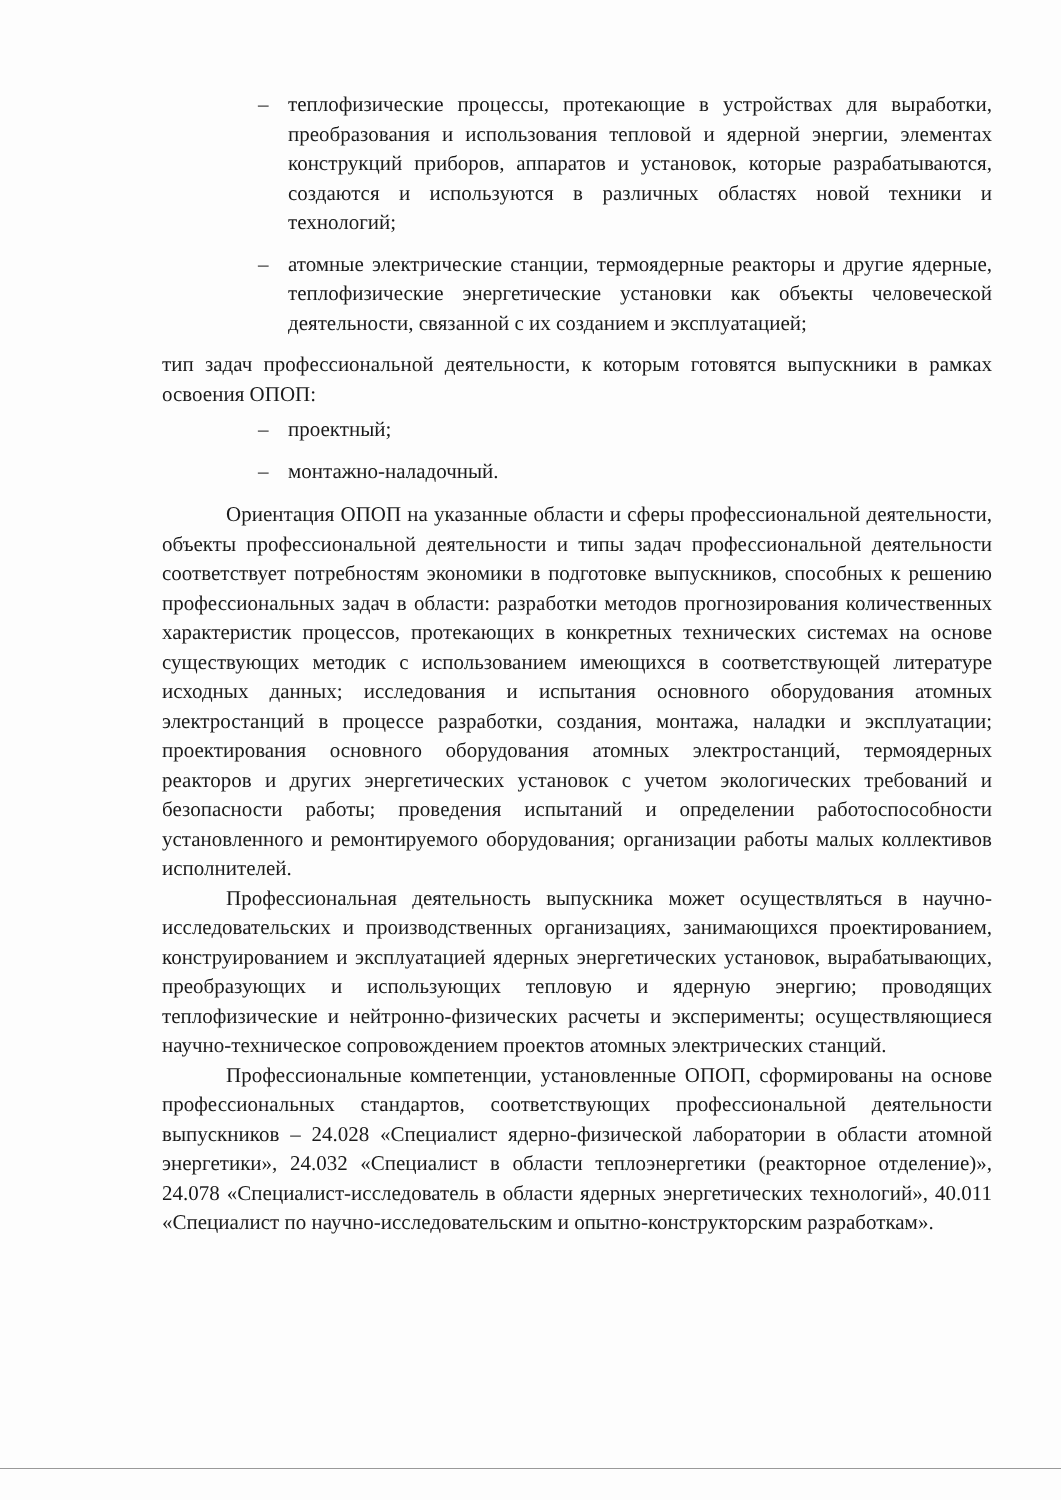– теплофизические процессы, протекающие в устройствах для выработки, преобразования и использования тепловой и ядерной энергии, элементах конструкций приборов, аппаратов и установок, которые разрабатываются, создаются и используются в различных областях новой техники и технологий;
– атомные электрические станции, термоядерные реакторы и другие ядерные, теплофизические энергетические установки как объекты человеческой деятельности, связанной с их созданием и эксплуатацией;
тип задач профессиональной деятельности, к которым готовятся выпускники в рамках освоения ОПОП:
– проектный;
– монтажно-наладочный.
Ориентация ОПОП на указанные области и сферы профессиональной деятельности, объекты профессиональной деятельности и типы задач профессиональной деятельности соответствует потребностям экономики в подготовке выпускников, способных к решению профессиональных задач в области: разработки методов прогнозирования количественных характеристик процессов, протекающих в конкретных технических системах на основе существующих методик с использованием имеющихся в соответствующей литературе исходных данных; исследования и испытания основного оборудования атомных электростанций в процессе разработки, создания, монтажа, наладки и эксплуатации; проектирования основного оборудования атомных электростанций, термоядерных реакторов и других энергетических установок с учетом экологических требований и безопасности работы; проведения испытаний и определении работоспособности установленного и ремонтируемого оборудования; организации работы малых коллективов исполнителей.
Профессиональная деятельность выпускника может осуществляться в научно-исследовательских и производственных организациях, занимающихся проектированием, конструированием и эксплуатацией ядерных энергетических установок, вырабатывающих, преобразующих и использующих тепловую и ядерную энергию; проводящих теплофизические и нейтронно-физических расчеты и эксперименты; осуществляющиеся научно-техническое сопровождением проектов атомных электрических станций.
Профессиональные компетенции, установленные ОПОП, сформированы на основе профессиональных стандартов, соответствующих профессиональной деятельности выпускников – 24.028 «Специалист ядерно-физической лаборатории в области атомной энергетики», 24.032 «Специалист в области теплоэнергетики (реакторное отделение)», 24.078 «Специалист-исследователь в области ядерных энергетических технологий», 40.011 «Специалист по научно-исследовательским и опытно-конструкторским разработкам».